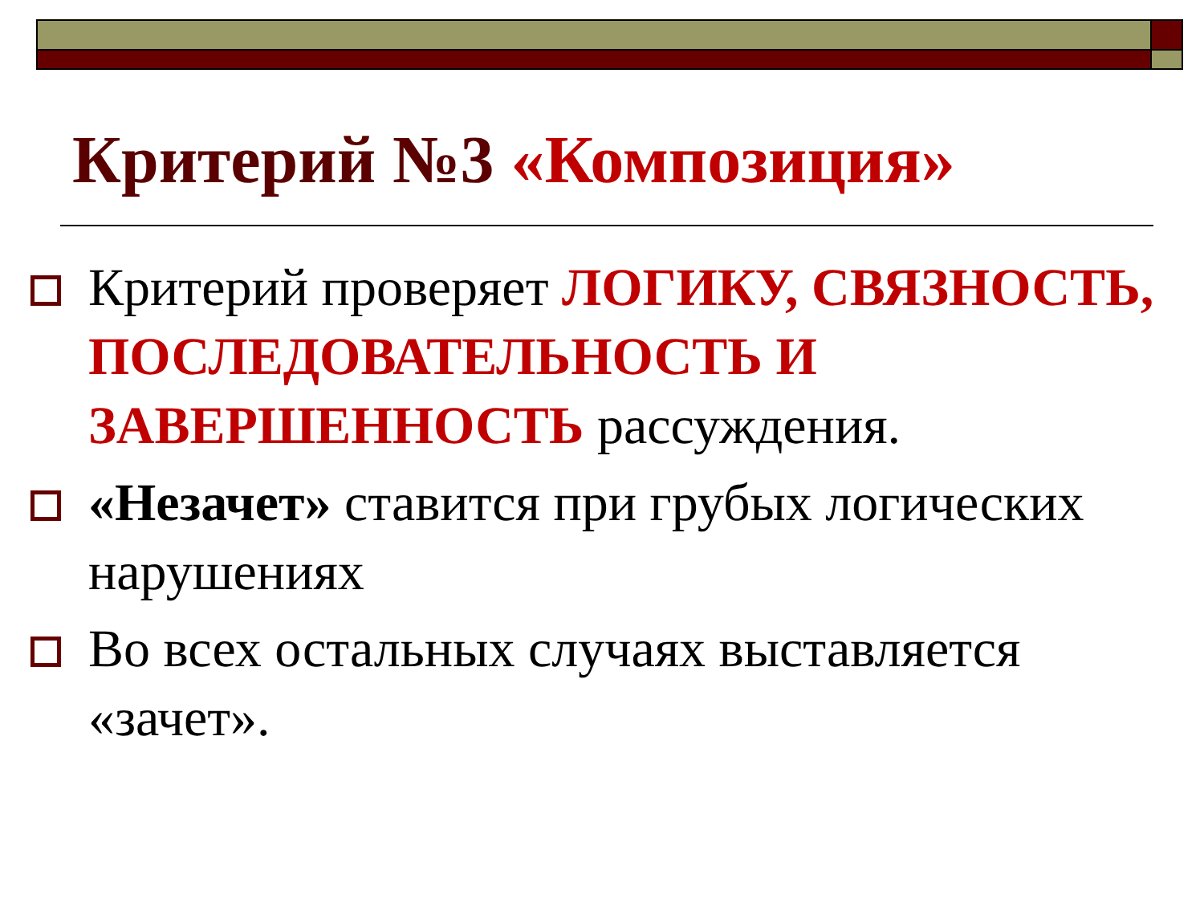Критерий №3 «Композиция»
Критерий проверяет ЛОГИКУ, СВЯЗНОСТЬ, ПОСЛЕДОВАТЕЛЬНОСТЬ И ЗАВЕРШЕННОСТЬ рассуждения.
«Незачет» ставится при грубых логических нарушениях
Во всех остальных случаях выставляется «зачет».